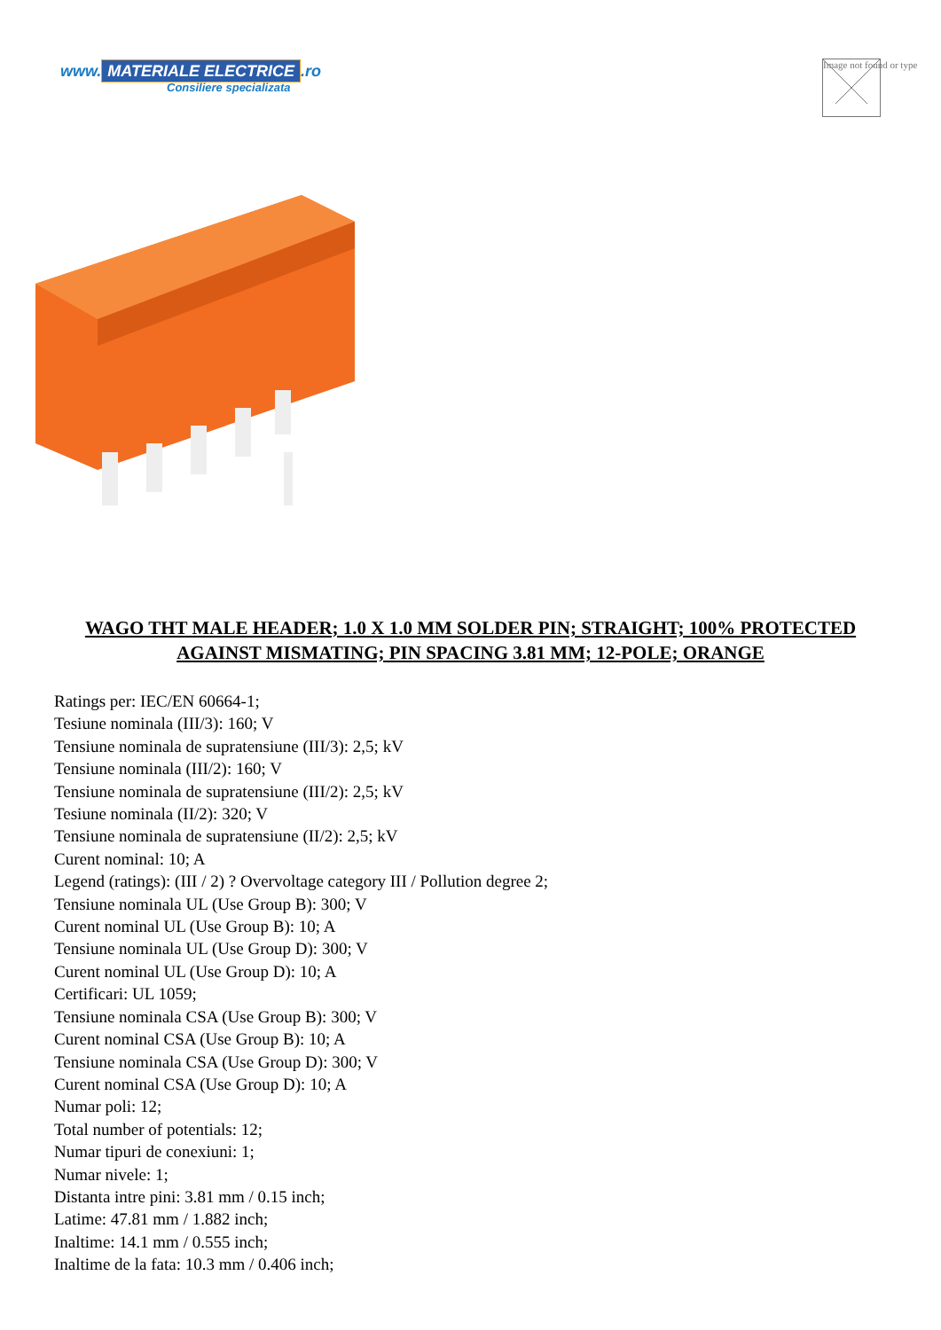www. MATERIALE ELECTRICE.ro
Consiliere specializata
Image not found or type
WAGO THT MALE HEADER; 1.0 X 1.0 MM SOLDER PIN; STRAIGHT; 100% PROTECTED AGAINST MISMATING; PIN SPACING 3.81 MM; 12-POLE; ORANGE
Ratings per: IEC/EN 60664-1;
Tesiune nominala (III/3): 160; V
Tensiune nominala de supratensiune (III/3): 2,5; kV
Tensiune nominala (III/2): 160; V
Tensiune nominala de supratensiune (III/2): 2,5; kV
Tesiune nominala (II/2): 320; V
Tensiune nominala de supratensiune (II/2): 2,5; kV
Curent nominal: 10; A
Legend (ratings): (III / 2) ? Overvoltage category III / Pollution degree 2;
Tensiune nominala UL (Use Group B): 300; V
Curent nominal UL (Use Group B): 10; A
Tensiune nominala UL (Use Group D): 300; V
Curent nominal UL (Use Group D): 10; A
Certificari: UL 1059;
Tensiune nominala CSA (Use Group B): 300; V
Curent nominal CSA (Use Group B): 10; A
Tensiune nominala CSA (Use Group D): 300; V
Curent nominal CSA (Use Group D): 10; A
Numar poli: 12;
Total number of potentials: 12;
Numar tipuri de conexiuni: 1;
Numar nivele: 1;
Distanta intre pini: 3.81 mm / 0.15 inch;
Latime: 47.81 mm / 1.882 inch;
Inaltime: 14.1 mm / 0.555 inch;
Inaltime de la fata: 10.3 mm / 0.406 inch;